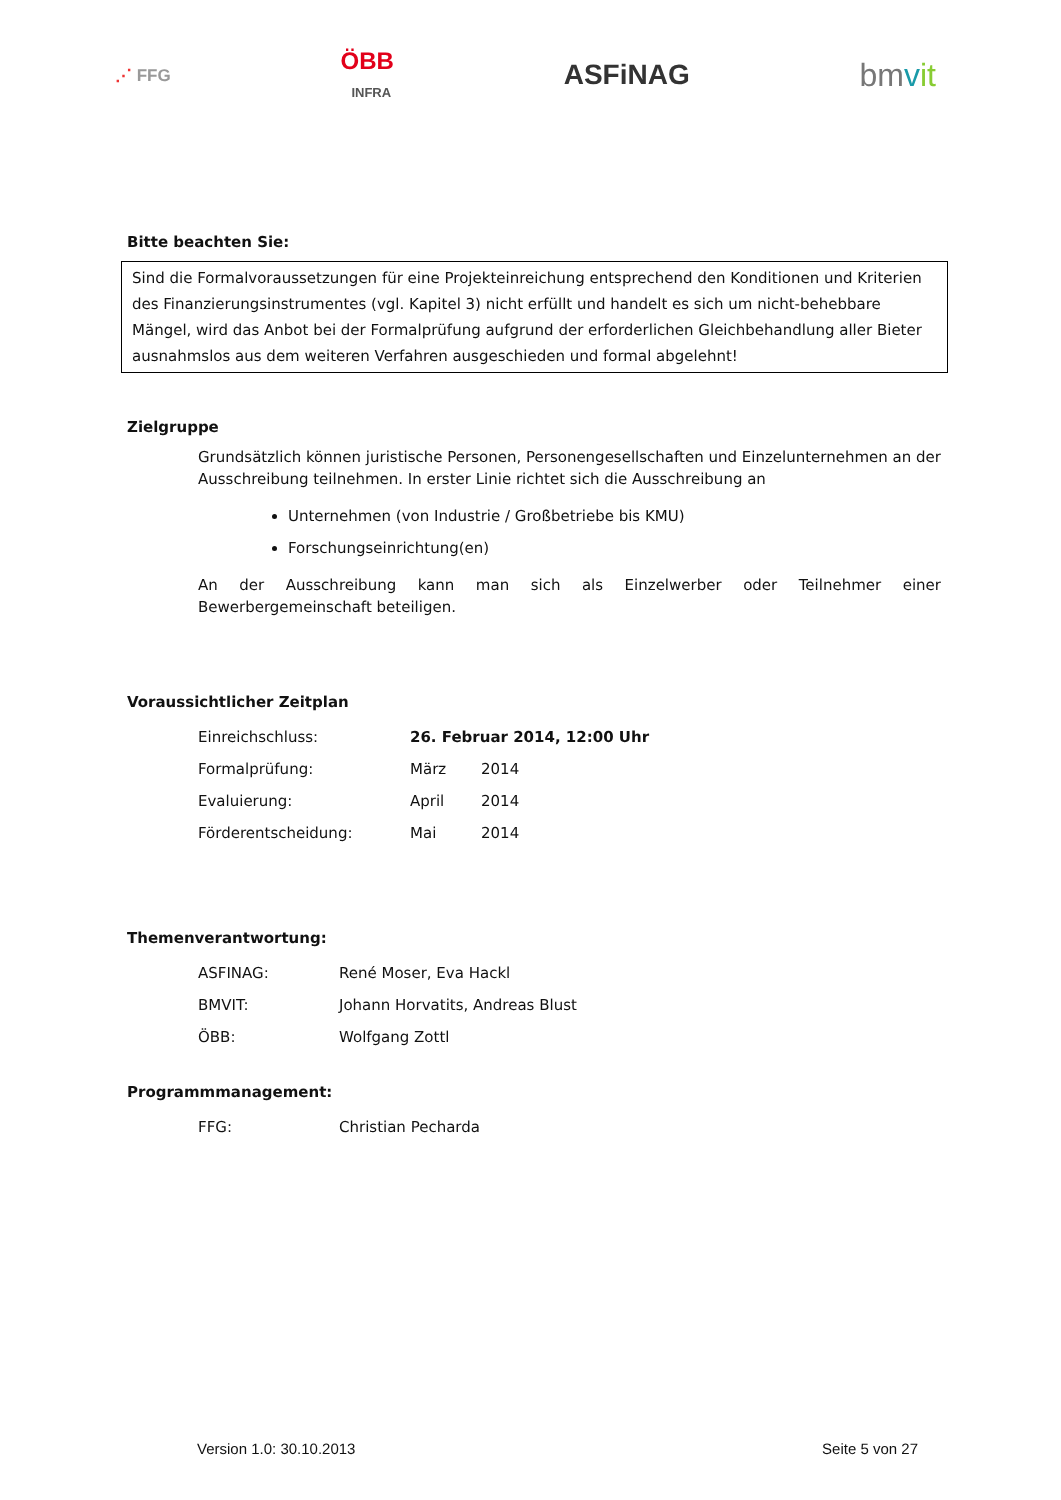⋰ FFG ÖBB
INFRA ASFiNAG bmvit
Bitte beachten Sie:
Sind die Formalvoraussetzungen für eine Projekteinreichung entsprechend den Konditionen und Kriterien des Finanzierungsinstrumentes (vgl. Kapitel 3) nicht erfüllt und handelt es sich um nicht-behebbare Mängel, wird das Anbot bei der Formalprüfung aufgrund der erforderlichen Gleichbehandlung aller Bieter ausnahmslos aus dem weiteren Verfahren ausgeschieden und formal abgelehnt!
Zielgruppe
Grundsätzlich können juristische Personen, Personengesellschaften und Einzelunternehmen an der Ausschreibung teilnehmen. In erster Linie richtet sich die Ausschreibung an
Unternehmen (von Industrie / Großbetriebe bis KMU)
Forschungseinrichtung(en)
An der Ausschreibung kann man sich als Einzelwerber oder Teilnehmer einer Bewerbergemeinschaft beteiligen.
Voraussichtlicher Zeitplan
| Einreichschluss: | 26. Februar 2014, 12:00 Uhr | |
| Formalprüfung: | März | 2014 |
| Evaluierung: | April | 2014 |
| Förderentscheidung: | Mai | 2014 |
Themenverantwortung:
| ASFINAG: | René Moser, Eva Hackl |
| BMVIT: | Johann Horvatits, Andreas Blust |
| ÖBB: | Wolfgang Zottl |
Programmmanagement:
| FFG: | Christian Pecharda |
Version 1.0: 30.10.2013 Seite 5 von 27